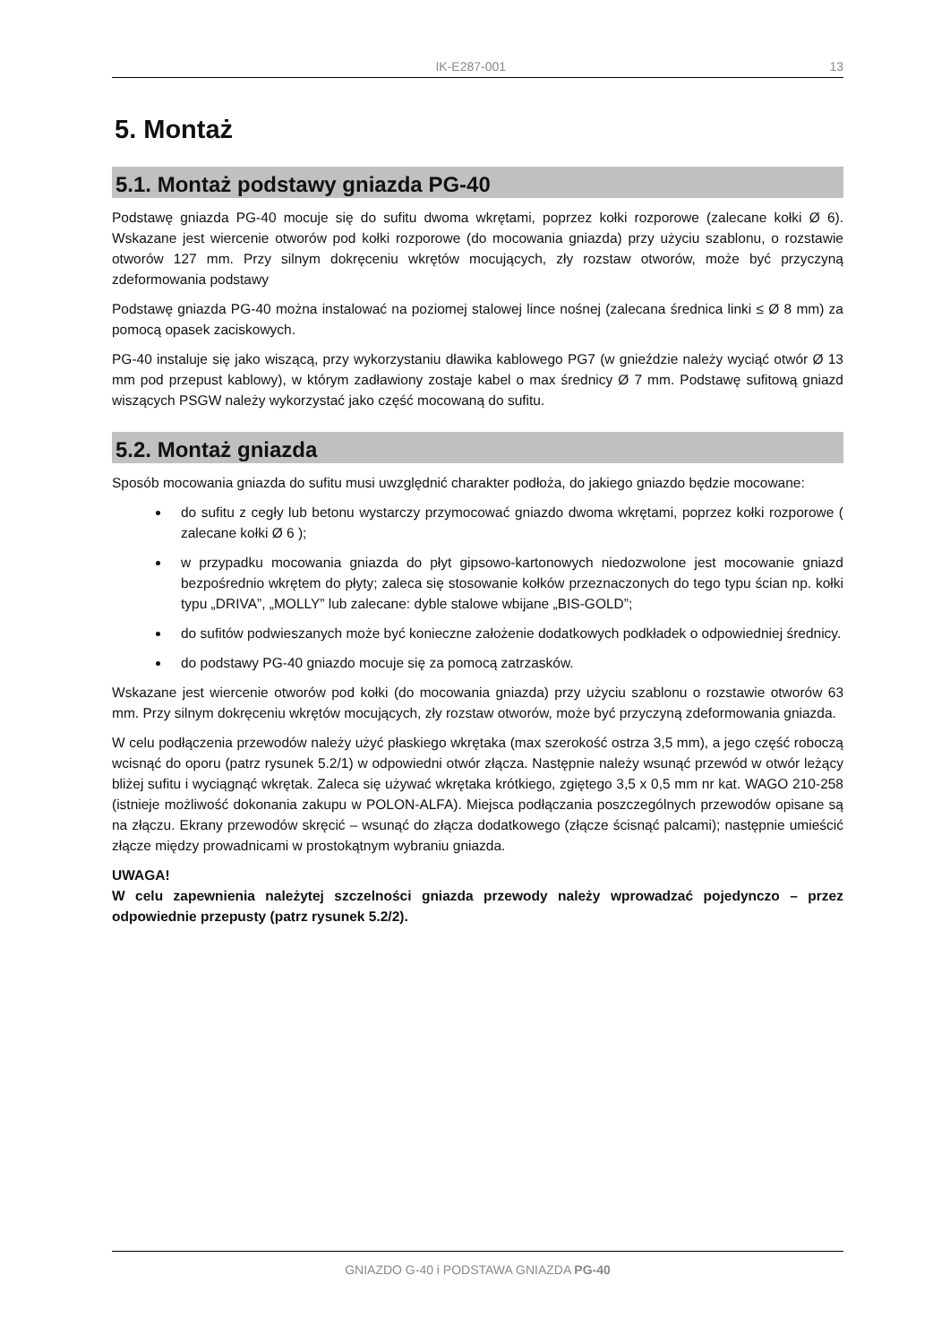IK-E287-001 13
5. Montaż
5.1. Montaż podstawy gniazda PG-40
Podstawę gniazda PG-40 mocuje się do sufitu dwoma wkrętami, poprzez kołki rozporowe (zalecane kołki Ø 6). Wskazane jest wiercenie otworów pod kołki rozporowe (do mocowania gniazda) przy użyciu szablonu, o rozstawie otworów 127 mm. Przy silnym dokręceniu wkrętów mocujących, zły rozstaw otworów, może być przyczyną zdeformowania podstawy
Podstawę gniazda PG-40 można instalować na poziomej stalowej lince nośnej (zalecana średnica linki ≤ Ø 8 mm) za pomocą opasek zaciskowych.
PG-40 instaluje się jako wiszącą, przy wykorzystaniu dławika kablowego PG7 (w gnieździe należy wyciąć otwór Ø 13 mm pod przepust kablowy), w którym zadławiony zostaje kabel o max średnicy Ø 7 mm. Podstawę sufitową gniazd wiszących PSGW należy wykorzystać jako część mocowaną do sufitu.
5.2. Montaż gniazda
Sposób mocowania gniazda do sufitu musi uwzględnić charakter podłoża, do jakiego gniazdo będzie mocowane:
do sufitu z cegły lub betonu wystarczy przymocować gniazdo dwoma wkrętami, poprzez kołki rozporowe ( zalecane kołki Ø 6 );
w przypadku mocowania gniazda do płyt gipsowo-kartonowych niedozwolone jest mocowanie gniazd bezpośrednio wkrętem do płyty; zaleca się stosowanie kołków przeznaczonych do tego typu ścian np. kołki typu „DRIVA”, „MOLLY” lub zalecane: dyble stalowe wbijane „BIS-GOLD”;
do sufitów podwieszanych może być konieczne założenie dodatkowych podkładek o odpowiedniej średnicy.
do podstawy PG-40 gniazdo mocuje się za pomocą zatrzasków.
Wskazane jest wiercenie otworów pod kołki (do mocowania gniazda) przy użyciu szablonu o rozstawie otworów 63 mm. Przy silnym dokręceniu wkrętów mocujących, zły rozstaw otworów, może być przyczyną zdeformowania gniazda.
W celu podłączenia przewodów należy użyć płaskiego wkrętaka (max szerokość ostrza 3,5 mm), a jego część roboczą wcisnąć do oporu (patrz rysunek 5.2/1) w odpowiedni otwór złącza. Następnie należy wsunąć przewód w otwór leżący bliżej sufitu i wyciągnąć wkrętak. Zaleca się używać wkrętaka krótkiego, zgiętego 3,5 x 0,5 mm nr kat. WAGO 210-258 (istnieje możliwość dokonania zakupu w POLON-ALFA). Miejsca podłączania poszczególnych przewodów opisane są na złączu. Ekrany przewodów skręcić – wsunąć do złącza dodatkowego (złącze ścisnąć palcami); następnie umieścić złącze między prowadnicami w prostokątnym wybraniu gniazda.
UWAGA!
W celu zapewnienia należytej szczelności gniazda przewody należy wprowadzać pojedynczo – przez odpowiednie przepusty (patrz rysunek 5.2/2).
GNIAZDO G-40 i PODSTAWA GNIAZDA PG-40